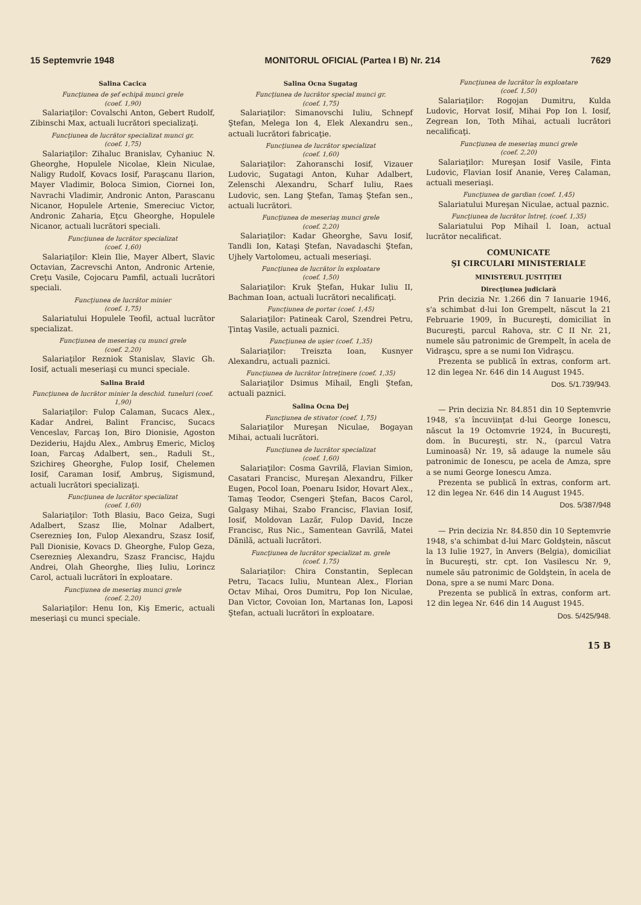15 Septemvrie 1948 MONITORUL OFICIAL (Partea I B) Nr. 214 7629
Salina Cacica
Funcţiunea de şef echipă munci grele
(coef. 1,90)
Salariaţilor: Covalschi Anton, Gebert Rudolf, Zibinschi Max, actuali lucrători specializaţi.
Funcţiunea de lucrător specializat munci gr.
(coef. 1,75)
Salariaţilor: Zihaluc Branislav, Cyhaniuc N. Gheorghe, Hopulele Nicolae, Klein Niculae, Naligy Rudolf, Kovacs Iosif, Paraşcanu Ilarion, Mayer Vladimir, Boloca Simion, Ciornei Ion, Navrachi Vladimir, Andronic Anton, Parascanu Nicanor, Hopulele Artenie, Smereciuc Victor, Andronic Zaharia, Eţcu Gheorghe, Hopulele Nicanor, actuali lucrători speciali.
Funcţiunea de lucrător specializat
(coef. 1,60)
Salariaţilor: Klein Ilie, Mayer Albert, Slavic Octavian, Zacrevschi Anton, Andronic Artenie, Creţu Vasile, Cojocaru Pamfil, actuali lucrători speciali.
Funcţiunea de lucrător minier
(coef. 1,75)
Salariatului Hopulele Teofil, actual lucrător specializat.
Funcţiunea de meseriaş cu munci grele
(coef. 2,20)
Salariaţilor Rezniok Stanislav, Slavic Gh. Iosif, actuali meseriaşi cu munci speciale.
Salina Braid
Funcţiunea de lucrător minier la deschid. tuneluri (coef. 1,90)
Salariaţilor: Fulop Calaman, Sucacs Alex., Kadar Andrei, Balint Francisc, Sucacs Venceslav, Farcaş Ion, Biro Dionisie, Agoston Dezideriu, Hajdu Alex., Ambruş Emeric, Micloş Ioan, Farcaş Adalbert, sen., Raduli St., Szichireş Gheorghe, Fulop Iosif, Chelemen Iosif, Caraman Iosif, Ambruş, Sigismund, actuali lucrători specializaţi.
Funcţiunea de lucrător specializat
(coef. 1,60)
Salariaţilor: Toth Blasiu, Baco Geiza, Sugi Adalbert, Szasz Ilie, Molnar Adalbert, Csereznieş Ion, Fulop Alexandru, Szasz Iosif, Pall Dionisie, Kovacs D. Gheorghe, Fulop Geza, Csereznieş Alexandru, Szasz Francisc, Hajdu Andrei, Olah Gheorghe, Ilieş Iuliu, Lorincz Carol, actuali lucrători în exploatare.
Funcţiunea de meseriaş munci grele
(coef. 2,20)
Salariaţilor: Henu Ion, Kiş Emeric, actuali meseriaşi cu munci speciale.
Salina Ocna Sugatag
Funcţiunea de lucrător special munci gr.
(coef. 1,75)
Salariaţilor: Simanovschi Iuliu, Schnepf Ştefan, Melega Ion 4, Elek Alexandru sen., actuali lucrători fabricaţie.
Funcţiunea de lucrător specializat
(coef. 1,60)
Salariaţilor: Zahoranschi Iosif, Vizauer Ludovic, Sugatagi Anton, Kuhar Adalbert, Zelenschi Alexandru, Scharf Iuliu, Raes Ludovic, sen. Lang Ştefan, Tamaş Ştefan sen., actuali lucrători.
Funcţiunea de meseriaş munci grele
(coef. 2,20)
Salariaţilor: Kadar Gheorghe, Savu Iosif, Tandli Ion, Kataşi Ştefan, Navadaschi Ştefan, Ujhely Vartolomeu, actuali meseriaşi.
Funcţiunea de lucrător în exploatare
(coef. 1,50)
Salariaţilor: Kruk Ştefan, Hukar Iuliu II, Bachman Ioan, actuali lucrători necalificaţi.
Funcţiunea de portar (coef. 1,45)
Salariaţilor: Patineak Carol, Szendrei Petru, Ţintaş Vasile, actuali paznici.
Funcţiunea de uşier (coef. 1,35)
Salariaţilor: Treiszta Ioan, Kusnyer Alexandru, actuali paznici.
Funcţiunea de lucrător întreţinere (coef. 1,35)
Salariaţilor Dsimus Mihail, Engli Ştefan, actuali paznici.
Salina Ocna Dej
Funcţiunea de stivator (coef. 1,75)
Salariaţilor Mureşan Niculae, Bogayan Mihai, actuali lucrători.
Funcţiunea de lucrător specializat
(coef. 1,60)
Salariaţilor: Cosma Gavrilă, Flavian Simion, Casatari Francisc, Mureşan Alexandru, Filker Eugen, Pocol Ioan, Poenaru Isidor, Hovart Alex., Tamaş Teodor, Csengeri Ştefan, Bacos Carol, Galgasy Mihai, Szabo Francisc, Flavian Iosif, Iosif, Moldovan Lazăr, Fulop David, Incze Francisc, Rus Nic., Samentean Gavrilă, Matei Dănilă, actuali lucrători.
Funcţiunea de lucrător specializat m. grele
(coef. 1,75)
Salariaţilor: Chira Constantin, Seplecan Petru, Tacacs Iuliu, Muntean Alex., Florian Octav Mihai, Oros Dumitru, Pop Ion Niculae, Dan Victor, Covoian Ion, Martanas Ion, Laposi Ştefan, actuali lucrători în exploatare.
Funcţiunea de lucrător în exploatare
(coef. 1,50)
Salariaţilor: Rogojan Dumitru, Kulda Ludovic, Horvat Iosif, Mihai Pop Ion l. Iosif, Zegrean Ion, Toth Mihai, actuali lucrători necalificaţi.
Funcţiunea de meseriaş munci grele
(coef. 2,20)
Salariaţilor: Mureşan Iosif Vasile, Finta Ludovic, Flavian Iosif Ananie, Vereş Calaman, actuali meseriaşi.
Funcţiunea de gardian (coef. 1,45)
Salariatului Mureşan Niculae, actual paznic.
Funcţiunea de lucrător întreţ. (coef. 1,35)
Salariatului Pop Mihail l. Ioan, actual lucrător necalificat.
COMUNICATE
ŞI CIRCULARI MINISTERIALE
MINISTERUL JUSTIŢIEI
Direcţiunea judiciară
Prin decizia Nr. 1.266 din 7 Ianuarie 1946, s'a schimbat d-lui Ion Grempelt, născut la 21 Februarie 1909, în Bucureşti, domiciliat în Bucureşti, parcul Rahova, str. C II Nr. 21, numele său patronimic de Grempelt, în acela de Vidraşcu, spre a se numi Ion Vidraşcu.
Prezenta se publică în extras, conform art. 12 din legea Nr. 646 din 14 August 1945.
Dos. 5/1.739/943.
— Prin decizia Nr. 84.851 din 10 Septemvrie 1948, s'a încuviinţat d-lui George Ionescu, născut la 19 Octomvrie 1924, în Bucureşti, dom. în Bucureşti, str. N., (parcul Vatra Luminoasă) Nr. 19, să adauge la numele său patronimic de Ionescu, pe acela de Amza, spre a se numi George Ionescu Amza.
Prezenta se publică în extras, conform art. 12 din legea Nr. 646 din 14 August 1945.
Dos. 5/387/948
— Prin decizia Nr. 84.850 din 10 Septemvrie 1948, s'a schimbat d-lui Marc Goldştein, născut la 13 Iulie 1927, în Anvers (Belgia), domiciliat în Bucureşti, str. cpt. Ion Vasilescu Nr. 9, numele său patronimic de Goldştein, în acela de Dona, spre a se numi Marc Dona.
Prezenta se publică în extras, conform art. 12 din legea Nr. 646 din 14 August 1945.
Dos. 5/425/948.
15 B